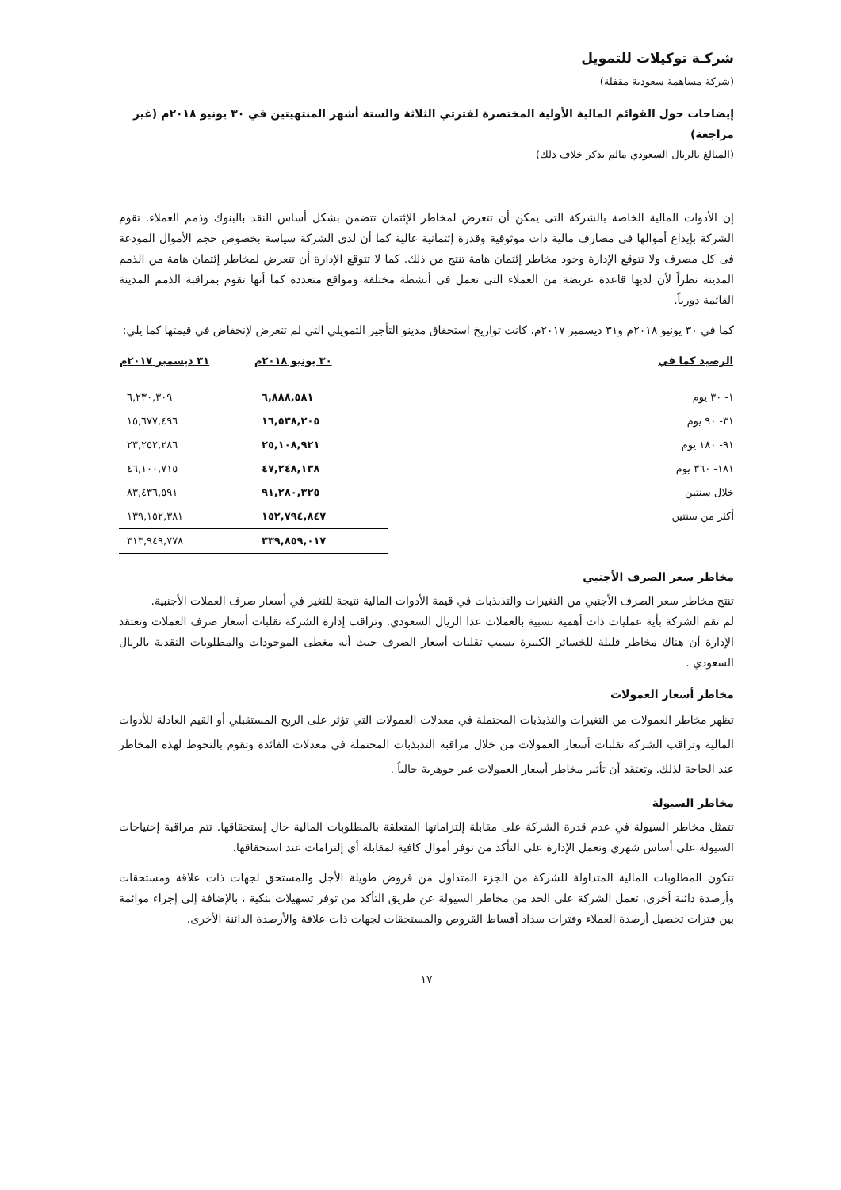شركـة توكيلات للتمويل
(شركة مساهمة سعودية مقفلة)
إيضاحات حول القوائم المالية الأولية المختصرة لفترتي الثلاثة والستة أشهر المنتهيتين في ٣٠ يونيو ٢٠١٨م (غير مراجعة)
(المبالغ بالريال السعودي مالم يذكر خلاف ذلك)
إن الأدوات المالية الخاصة بالشركة التى يمكن أن تتعرض لمخاطر الإئتمان تتضمن بشكل أساس النقد بالبنوك وذمم العملاء. تقوم الشركة بإيداع أموالها فى مصارف مالية ذات موثوقية وقدرة إئتمانية عالية كما أن لدى الشركة سياسة بخصوص حجم الأموال المودعة فى كل مصرف ولا تتوقع الإدارة وجود مخاطر إئتمان هامة تنتج من ذلك. كما لا تتوقع الإدارة أن تتعرض لمخاطر إئتمان هامة من الذمم المدينة نظراً لأن لديها قاعدة عريضة من العملاء التى تعمل فى أنشطة مختلفة ومواقع متعددة كما أنها تقوم بمراقبة الذمم المدينة القائمة دورياً.
كما في ٣٠ يونيو ٢٠١٨م و٣١ ديسمبر ٢٠١٧م، كانت تواريخ استحقاق مدينو التأجير التمويلي التي لم تتعرض لإنخفاض في قيمتها كما يلي:
| الرصيد كما في | ٣٠ يونيو ٢٠١٨م | ٣١ ديسمبر ٢٠١٧م |
| --- | --- | --- |
| ١- ٣٠ يوم | ٦,٨٨٨,٥٨١ | ٦,٢٣٠,٣٠٩ |
| ٣١- ٩٠ يوم | ١٦,٥٣٨,٢٠٥ | ١٥,٦٧٧,٤٩٦ |
| ٩١- ١٨٠ يوم | ٢٥,١٠٨,٩٢١ | ٢٣,٢٥٢,٢٨٦ |
| ١٨١- ٣٦٠ يوم | ٤٧,٢٤٨,١٣٨ | ٤٦,١٠٠,٧١٥ |
| خلال سنتين | ٩١,٢٨٠,٣٢٥ | ٨٣,٤٣٦,٥٩١ |
| أكثر من سنتين | ١٥٢,٧٩٤,٨٤٧ | ١٣٩,١٥٢,٣٨١ |
| | ٣٣٩,٨٥٩,٠١٧ | ٣١٣,٩٤٩,٧٧٨ |
مخاطر سعر الصرف الأجنبي
تنتج مخاطر سعر الصرف الأجنبي من التغيرات والتذبذبات في قيمة الأدوات المالية نتيجة للتغير في أسعار صرف العملات الأجنبية.
لم تقم الشركة بأية عمليات ذات أهمية نسبية بالعملات عدا الريال السعودي. وتراقب إدارة الشركة تقلبات أسعار صرف العملات وتعتقد الإدارة أن هناك مخاطر قليلة للخسائر الكبيرة بسبب تقلبات أسعار الصرف حيث أنه مغطى الموجودات والمطلوبات النقدية بالريال السعودي .
مخاطر أسعار العمولات
تظهر مخاطر العمولات من التغيرات والتذبذبات المحتملة في معدلات العمولات التي تؤثر على الربح المستقبلي أو القيم العادلة للأدوات المالية وتراقب الشركة تقلبات أسعار العمولات من خلال مراقبة التذبذبات المحتملة في معدلات الفائدة وتقوم بالتحوط لهذه المخاطر عند الحاجة لذلك. وتعتقد أن تأثير مخاطر أسعار العمولات غير جوهرية حالياً .
مخاطر السيولة
تتمثل مخاطر السيولة في عدم قدرة الشركة على مقابلة إلتزاماتها المتعلقة بالمطلوبات المالية حال إستحقاقها. تتم مراقبة إحتياجات السيولة على أساس شهري وتعمل الإدارة على التأكد من توفر أموال كافية لمقابلة أي إلتزامات عند استحقاقها.
تتكون المطلوبات المالية المتداولة للشركة من الجزء المتداول من قروض طويلة الأجل والمستحق لجهات ذات علاقة ومستحقات وأرصدة دائنة أخرى، تعمل الشركة على الحد من مخاطر السيولة عن طريق التأكد من توفر تسهيلات بنكية ، بالإضافة إلى إجراء موائمة بين فترات تحصيل أرصدة العملاء وفترات سداد أقساط القروض والمستحقات لجهات ذات علاقة والأرصدة الدائنة الأخرى.
١٧